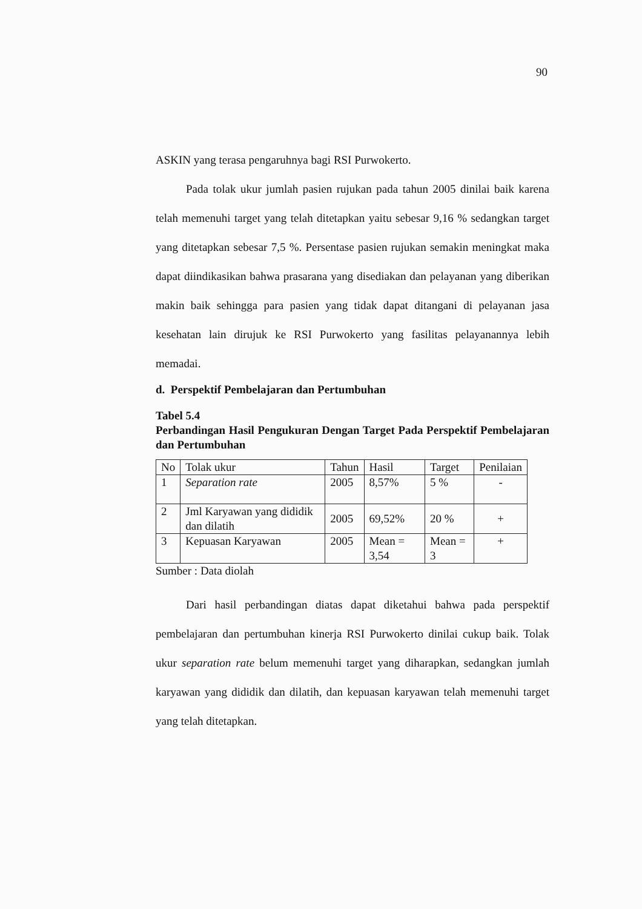90
ASKIN yang terasa pengaruhnya bagi RSI Purwokerto.
Pada tolak ukur jumlah pasien rujukan pada tahun 2005 dinilai baik karena telah memenuhi target yang telah ditetapkan yaitu sebesar 9,16 % sedangkan target yang ditetapkan sebesar 7,5 %. Persentase pasien rujukan semakin meningkat maka dapat diindikasikan bahwa prasarana yang disediakan dan pelayanan yang diberikan makin baik sehingga para pasien yang tidak dapat ditangani di pelayanan jasa kesehatan lain dirujuk ke RSI Purwokerto yang fasilitas pelayanannya lebih memadai.
d. Perspektif Pembelajaran dan Pertumbuhan
Tabel 5.4
Perbandingan Hasil Pengukuran Dengan Target Pada Perspektif Pembelajaran dan Pertumbuhan
| No | Tolak ukur | Tahun | Hasil | Target | Penilaian |
| --- | --- | --- | --- | --- | --- |
| 1 | Separation rate | 2005 | 8,57% | 5 % | - |
| 2 | Jml Karyawan yang dididik dan dilatih | 2005 | 69,52% | 20 % | + |
| 3 | Kepuasan Karyawan | 2005 | Mean = 3,54 | Mean = 3 | + |
Sumber : Data diolah
Dari hasil perbandingan diatas dapat diketahui bahwa pada perspektif pembelajaran dan pertumbuhan kinerja RSI Purwokerto dinilai cukup baik. Tolak ukur separation rate belum memenuhi target yang diharapkan, sedangkan jumlah karyawan yang dididik dan dilatih, dan kepuasan karyawan telah memenuhi target yang telah ditetapkan.